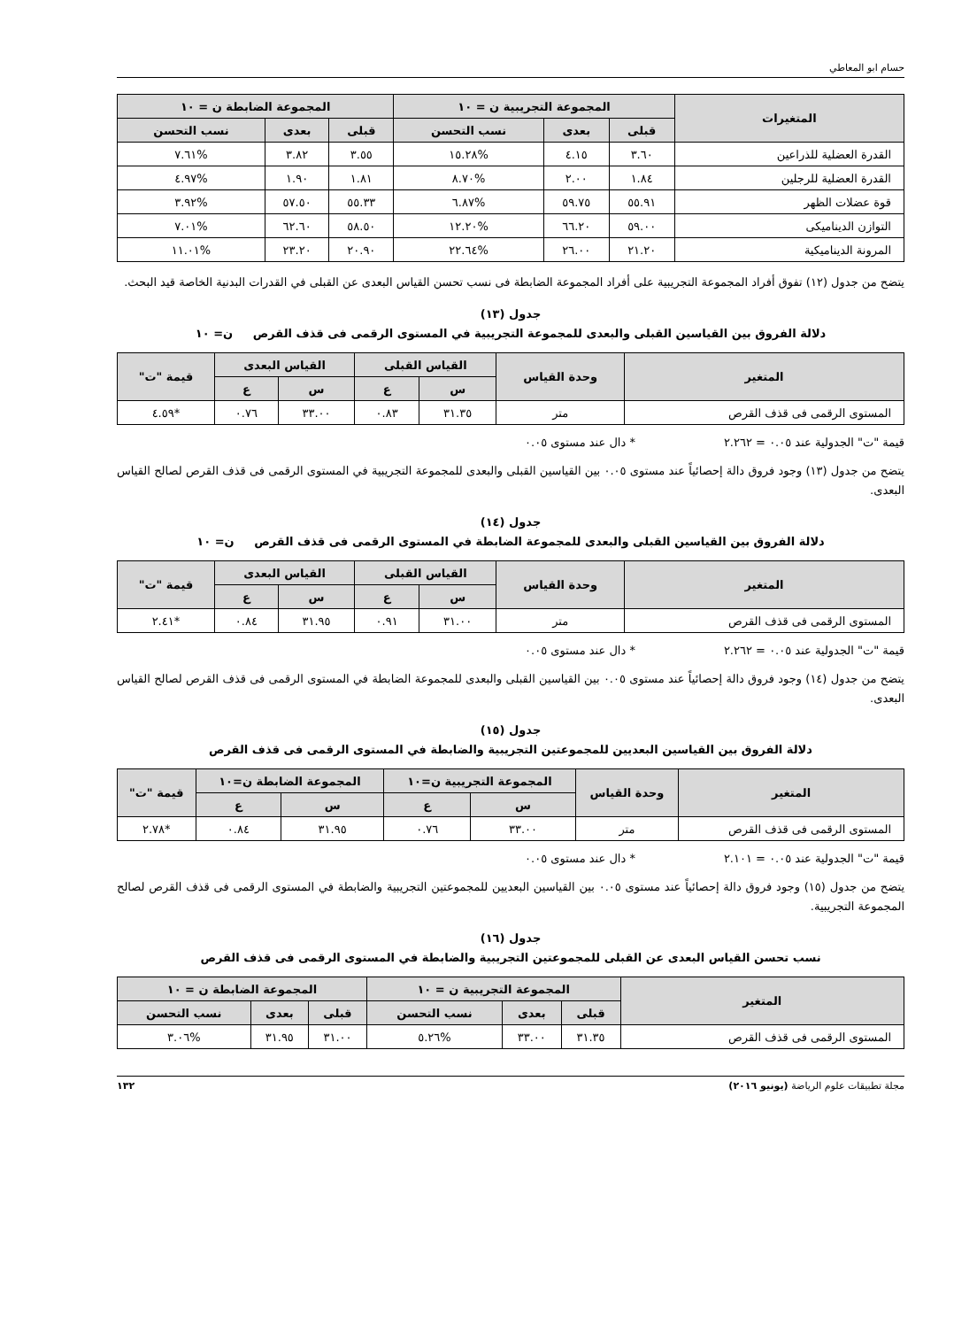حسام ابو المعاطي
| المتغيرات | المجموعة التجريبية ن = ١٠ | | | المجموعة الضابطة ن = ١٠ | | |
| --- | --- | --- | --- | --- | --- | --- |
| | قبلى | بعدى | نسب التحسن | قبلى | بعدى | نسب التحسن |
| القدرة العضلية للذراعين | ٣.٦٠ | ٤.١٥ | %١٥.٢٨ | ٣.٥٥ | ٣.٨٢ | %٧.٦١ |
| القدرة العضلية للرجلين | ١.٨٤ | ٢.٠٠ | %٨.٧٠ | ١.٨١ | ١.٩٠ | %٤.٩٧ |
| قوة عضلات الظهر | ٥٥.٩١ | ٥٩.٧٥ | %٦.٨٧ | ٥٥.٣٣ | ٥٧.٥٠ | %٣.٩٢ |
| التوازن الديناميكى | ٥٩.٠٠ | ٦٦.٢٠ | %١٢.٢٠ | ٥٨.٥٠ | ٦٢.٦٠ | %٧.٠١ |
| المرونة الديناميكية | ٢١.٢٠ | ٢٦.٠٠ | %٢٢.٦٤ | ٢٠.٩٠ | ٢٣.٢٠ | %١١.٠١ |
يتضح من جدول (١٢) تفوق أفراد المجموعة التجريبية على أفراد المجموعة الضابطة فى نسب تحسن القياس البعدى عن القبلى في القدرات البدنية الخاصة قيد البحث.
جدول (١٣)
دلالة الفروق بين القياسين القبلى والبعدى للمجموعة التجريبية في المستوى الرقمى فى قذف القرص ن= ١٠
| المتغير | وحدة القياس | القياس القبلى | | القياس البعدى | | قيمة "ت" |
| --- | --- | --- | --- | --- | --- | --- |
| | | س | ع | س | ع | |
| المستوى الرقمى فى قذف القرص | متر | ٣١.٣٥ | ٠.٨٣ | ٣٣.٠٠ | ٠.٧٦ | *٤.٥٩ |
قيمة "ت" الجدولية عند ٠.٠٥ = ٢.٢٦٢ * دال عند مستوى ٠.٠٥
يتضح من جدول (١٣) وجود فروق دالة إحصائياً عند مستوى ٠.٠٥ بين القياسين القبلى والبعدى للمجموعة التجريبية في المستوى الرقمى فى قذف القرص لصالح القياس البعدى.
جدول (١٤)
دلالة الفروق بين القياسين القبلى والبعدى للمجموعة الضابطة في المستوى الرقمى فى قذف القرص ن= ١٠
| المتغير | وحدة القياس | القياس القبلى | | القياس البعدى | | قيمة "ت" |
| --- | --- | --- | --- | --- | --- | --- |
| | | س | ع | س | ع | |
| المستوى الرقمى فى قذف القرص | متر | ٣١.٠٠ | ٠.٩١ | ٣١.٩٥ | ٠.٨٤ | *٢.٤١ |
قيمة "ت" الجدولية عند ٠.٠٥ = ٢.٢٦٢ * دال عند مستوى ٠.٠٥
يتضح من جدول (١٤) وجود فروق دالة إحصائياً عند مستوى ٠.٠٥ بين القياسين القبلى والبعدى للمجموعة الضابطة في المستوى الرقمى فى قذف القرص لصالح القياس البعدى.
جدول (١٥)
دلالة الفروق بين القياسين البعديين للمجموعتين التجريبية والضابطة في المستوى الرقمى فى قذف القرص
| المتغير | وحدة القياس | المجموعة التجريبية ن=١٠ | | المجموعة الضابطة ن=١٠ | | قيمة "ت" |
| --- | --- | --- | --- | --- | --- | --- |
| | | س | ع | س | ع | |
| المستوى الرقمى فى قذف القرص | متر | ٣٣.٠٠ | ٠.٧٦ | ٣١.٩٥ | ٠.٨٤ | *٢.٧٨ |
قيمة "ت" الجدولية عند ٠.٠٥ = ٢.١٠١ * دال عند مستوى ٠.٠٥
يتضح من جدول (١٥) وجود فروق دالة إحصائياً عند مستوى ٠.٠٥ بين القياسين البعديين للمجموعتين التجريبية والضابطة في المستوى الرقمى فى قذف القرص لصالح المجموعة التجريبية.
جدول (١٦)
نسب تحسن القياس البعدى عن القبلى للمجموعتين التجريبية والضابطة في المستوى الرقمى فى قذف القرص
| المتغير | المجموعة التجريبية ن = ١٠ | | | المجموعة الضابطة ن = ١٠ | | |
| --- | --- | --- | --- | --- | --- | --- |
| | قبلى | بعدى | نسب التحسن | قبلى | بعدى | نسب التحسن |
| المستوى الرقمى فى قذف القرص | ٣١.٣٥ | ٣٣.٠٠ | %٥.٢٦ | ٣١.٠٠ | ٣١.٩٥ | %٣.٠٦ |
مجلة تطبيقات علوم الرياضة (يونيو ٢٠١٦) ١٣٢